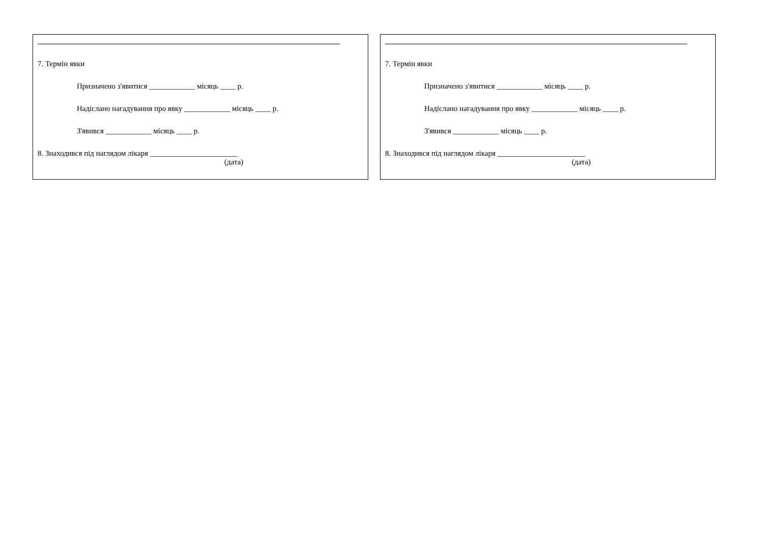7. Термін явки
Призначено з'явитися ____________ місяць ____ р.
Надіслано нагадування про явку ____________ місяць ____ р.
З'явився ____________ місяць ____ р.
8. Знаходився під наглядом лікаря _______________________
(дата)
7. Термін явки
Призначено з'явитися ____________ місяць ____ р.
Надіслано нагадування про явку ____________ місяць ____ р.
З'явився ____________ місяць ____ р.
8. Знаходився під наглядом лікаря _______________________
(дата)